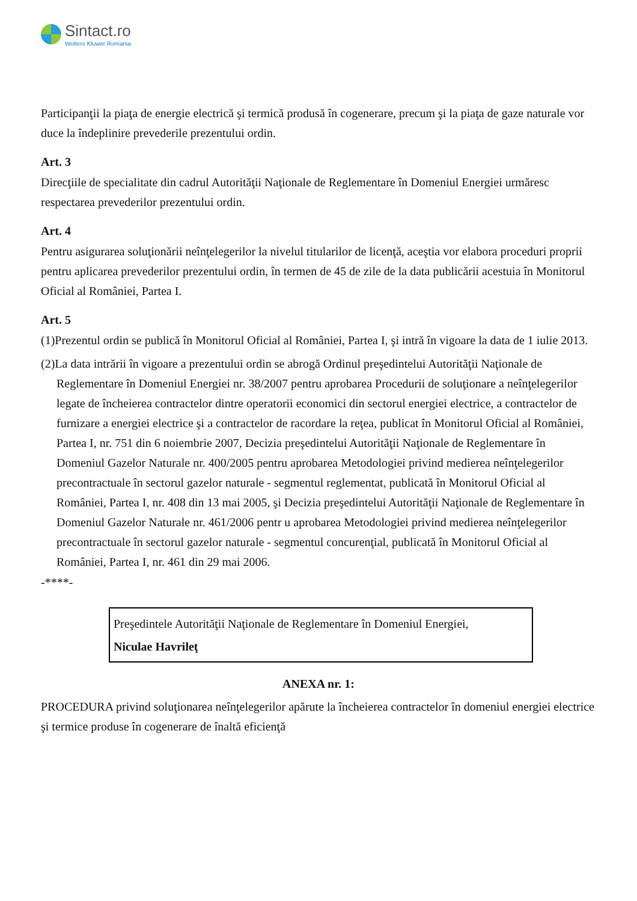Sintact.ro
Wolters Kluwer Romania
Participanţii la piaţa de energie electrică şi termică produsă în cogenerare, precum şi la piaţa de gaze naturale vor duce la îndeplinire prevederile prezentului ordin.
Art. 3
Direcţiile de specialitate din cadrul Autorităţii Naţionale de Reglementare în Domeniul Energiei urmăresc respectarea prevederilor prezentului ordin.
Art. 4
Pentru asigurarea soluţionării neînţelegerilor la nivelul titularilor de licenţă, aceştia vor elabora proceduri proprii pentru aplicarea prevederilor prezentului ordin, în termen de 45 de zile de la data publicării acestuia în Monitorul Oficial al României, Partea I.
Art. 5
(1)Prezentul ordin se publică în Monitorul Oficial al României, Partea I, şi intră în vigoare la data de 1 iulie 2013.
(2)La data intrării în vigoare a prezentului ordin se abrogă Ordinul preşedintelui Autorităţii Naţionale de Reglementare în Domeniul Energiei nr. 38/2007 pentru aprobarea Procedurii de soluţionare a neînţelegerilor legate de încheierea contractelor dintre operatorii economici din sectorul energiei electrice, a contractelor de furnizare a energiei electrice şi a contractelor de racordare la reţea, publicat în Monitorul Oficial al României, Partea I, nr. 751 din 6 noiembrie 2007, Decizia preşedintelui Autorităţii Naţionale de Reglementare în Domeniul Gazelor Naturale nr. 400/2005 pentru aprobarea Metodologiei privind medierea neînţelegerilor precontractuale în sectorul gazelor naturale - segmentul reglementat, publicată în Monitorul Oficial al României, Partea I, nr. 408 din 13 mai 2005, şi Decizia preşedintelui Autorităţii Naţionale de Reglementare în Domeniul Gazelor Naturale nr. 461/2006 pentr u aprobarea Metodologiei privind medierea neînţelegerilor precontractuale în sectorul gazelor naturale - segmentul concurenţial, publicată în Monitorul Oficial al României, Partea I, nr. 461 din 29 mai 2006.
-****-
Preşedintele Autorităţii Naţionale de Reglementare în Domeniul Energiei,
Niculae Havrileţ
ANEXA nr. 1:
PROCEDURA privind soluţionarea neînţelegerilor apărute la încheierea contractelor în domeniul energiei electrice şi termice produse în cogenerare de înaltă eficienţă